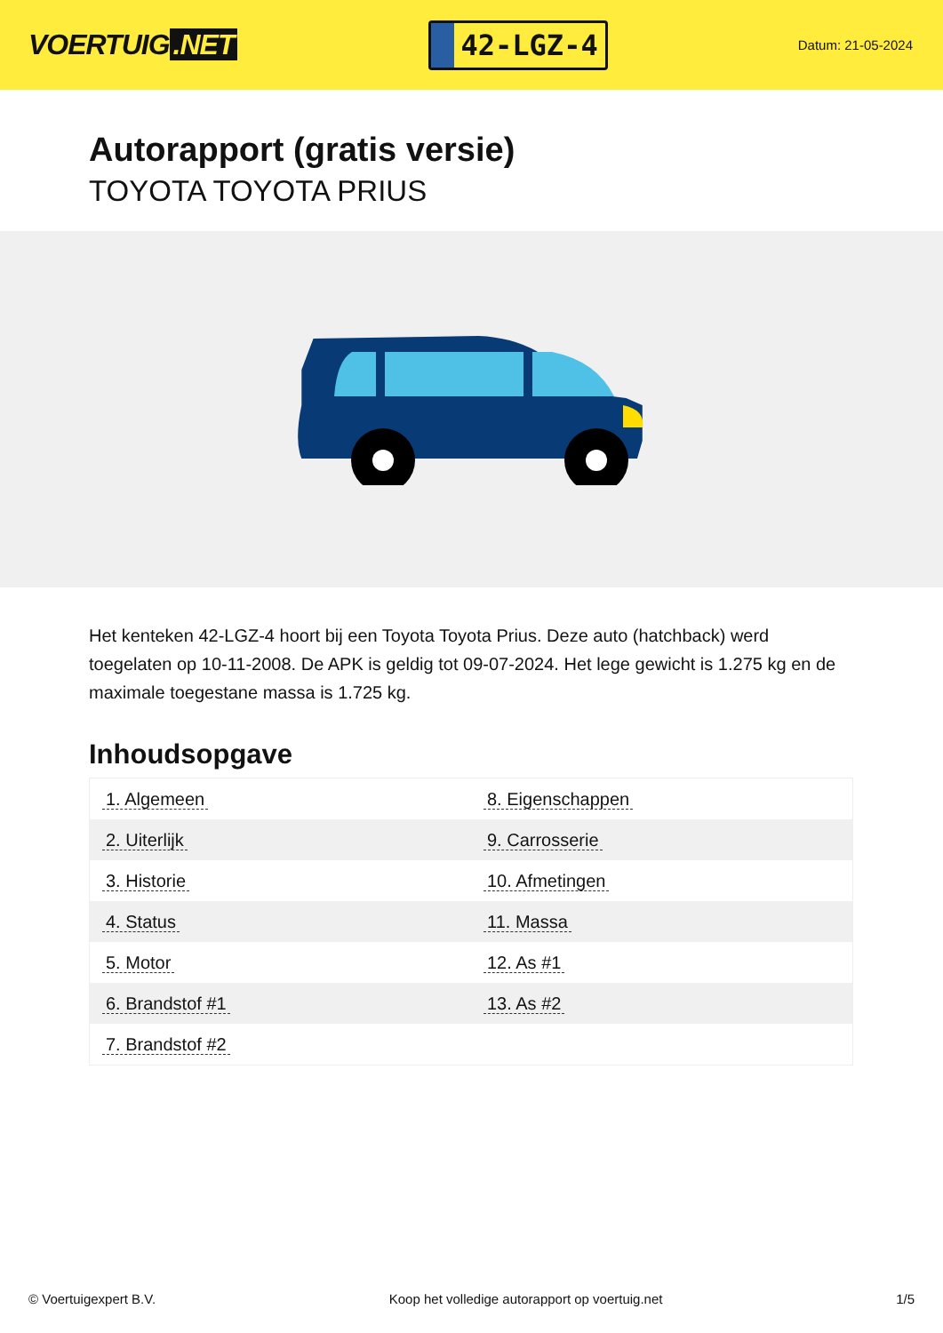VOERTUIG.NET
42-LGZ-4
Datum: 21-05-2024
Autorapport (gratis versie)
TOYOTA TOYOTA PRIUS
Het kenteken 42-LGZ-4 hoort bij een Toyota Toyota Prius. Deze auto (hatchback) werd toegelaten op 10-11-2008. De APK is geldig tot 09-07-2024. Het lege gewicht is 1.275 kg en de maximale toegestane massa is 1.725 kg.
Inhoudsopgave
| 1. Algemeen | 8. Eigenschappen |
| 2. Uiterlijk | 9. Carrosserie |
| 3. Historie | 10. Afmetingen |
| 4. Status | 11. Massa |
| 5. Motor | 12. As #1 |
| 6. Brandstof #1 | 13. As #2 |
| 7. Brandstof #2 | |
© Voertuigexpert B.V. Koop het volledige autorapport op voertuig.net
1/5